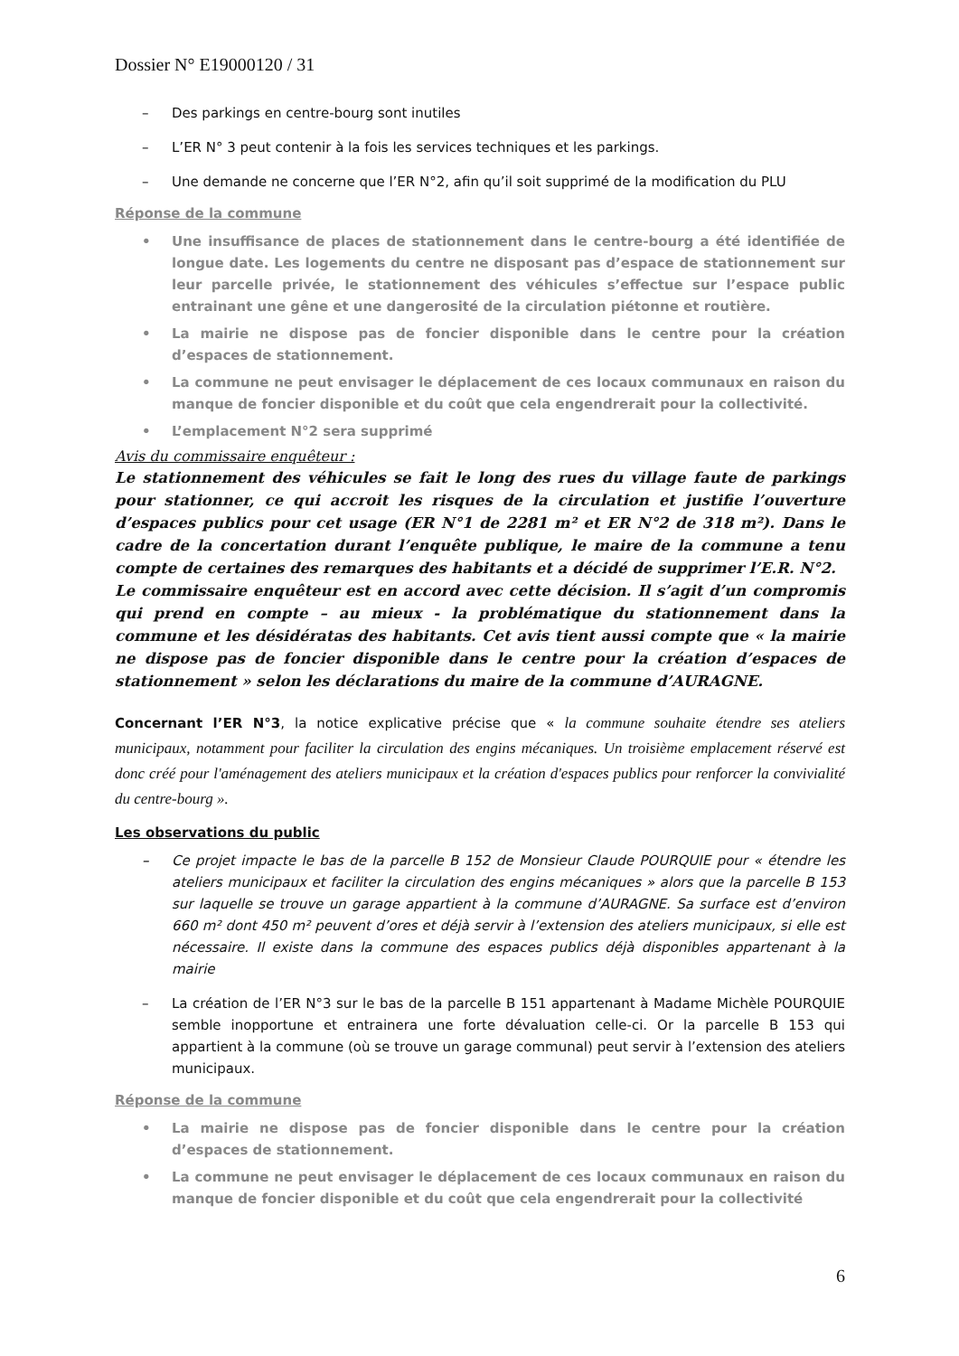Dossier N° E19000120 / 31
– Des parkings en centre-bourg sont inutiles
– L’ER N° 3 peut contenir à la fois les services techniques et les parkings.
– Une demande ne concerne que l’ER N°2, afin qu’il soit supprimé de la modification du PLU
Réponse de la commune
• Une insuffisance de places de stationnement dans le centre-bourg a été identifiée de longue date. Les logements du centre ne disposant pas d’espace de stationnement sur leur parcelle privée, le stationnement des véhicules s’effectue sur l’espace public entrainant une gêne et une dangerosité de la circulation piétonne et routière.
• La mairie ne dispose pas de foncier disponible dans le centre pour la création d’espaces de stationnement.
• La commune ne peut envisager le déplacement de ces locaux communaux en raison du manque de foncier disponible et du coût que cela engendrerait pour la collectivité.
• L’emplacement N°2 sera supprimé
Avis du commissaire enquêteur :
Le stationnement des véhicules se fait le long des rues du village faute de parkings pour stationner, ce qui accroit les risques de la circulation et justifie l’ouverture d’espaces publics pour cet usage (ER N°1 de 2281 m² et ER N°2 de 318 m²). Dans le cadre de la concertation durant l’enquête publique, le maire de la commune a tenu compte de certaines des remarques des habitants et a décidé de supprimer l’E.R. N°2.
Le commissaire enquêteur est en accord avec cette décision. Il s’agit d’un compromis qui prend en compte – au mieux - la problématique du stationnement dans la commune et les désidératas des habitants. Cet avis tient aussi compte que « la mairie ne dispose pas de foncier disponible dans le centre pour la création d’espaces de stationnement » selon les déclarations du maire de la commune d’AURAGNE.
Concernant l’ER N°3, la notice explicative précise que « la commune souhaite étendre ses ateliers municipaux, notamment pour faciliter la circulation des engins mécaniques. Un troisième emplacement réservé est donc créé pour l'aménagement des ateliers municipaux et la création d'espaces publics pour renforcer la convivialité du centre-bourg ».
Les observations du public
– Ce projet impacte le bas de la parcelle B 152 de Monsieur Claude POURQUIE pour « étendre les ateliers municipaux et faciliter la circulation des engins mécaniques » alors que la parcelle B 153 sur laquelle se trouve un garage appartient à la commune d’AURAGNE. Sa surface est d’environ 660 m² dont 450 m² peuvent d’ores et déjà servir à l’extension des ateliers municipaux, si elle est nécessaire. Il existe dans la commune des espaces publics déjà disponibles appartenant à la mairie
– La création de l’ER N°3 sur le bas de la parcelle B 151 appartenant à Madame Michèle POURQUIE semble inopportune et entrainera une forte dévaluation celle-ci. Or la parcelle B 153 qui appartient à la commune (où se trouve un garage communal) peut servir à l’extension des ateliers municipaux.
Réponse de la commune
• La mairie ne dispose pas de foncier disponible dans le centre pour la création d’espaces de stationnement.
• La commune ne peut envisager le déplacement de ces locaux communaux en raison du manque de foncier disponible et du coût que cela engendrerait pour la collectivité
6